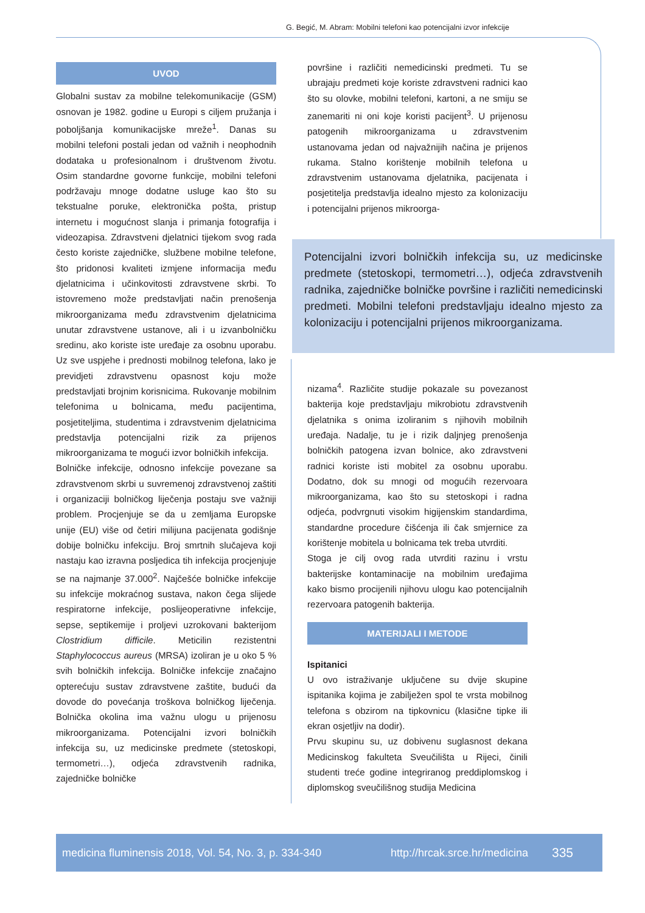G. Begić, M. Abram: Mobilni telefoni kao potencijalni izvor infekcije
UVOD
Globalni sustav za mobilne telekomunikacije (GSM) osnovan je 1982. godine u Europi s ciljem pružanja i poboljšanja komunikacijske mreže<sup>1</sup>. Danas su mobilni telefoni postali jedan od važnih i neophodnih dodataka u profesionalnom i društvenom životu. Osim standardne govorne funkcije, mobilni telefoni podržavaju mnoge dodatne usluge kao što su tekstualne poruke, elektronička pošta, pristup internetu i mogućnost slanja i primanja fotografija i videozapisa. Zdravstveni djelatnici tijekom svog rada često koriste zajedničke, službene mobilne telefone, što pridonosi kvaliteti izmjene informacija među djelatnicima i učinkovitosti zdravstvene skrbi. To istovremeno može predstavljati način prenošenja mikroorganizama među zdravstvenim djelatnicima unutar zdravstvene ustanove, ali i u izvanbolničku sredinu, ako koriste iste uređaje za osobnu uporabu. Uz sve uspjehe i prednosti mobilnog telefona, lako je previdjeti zdravstvenu opasnost koju može predstavljati brojnim korisnicima. Rukovanje mobilnim telefonima u bolnicama, među pacijentima, posjetiteljima, studentima i zdravstvenim djelatnicima predstavlja potencijalni rizik za prijenos mikroorganizama te mogući izvor bolničkih infekcija.
Bolničke infekcije, odnosno infekcije povezane sa zdravstvenom skrbi u suvremenoj zdravstvenoj zaštiti i organizaciji bolničkog liječenja postaju sve važniji problem. Procjenjuje se da u zemljama Europske unije (EU) više od četiri milijuna pacijenata godišnje dobije bolničku infekciju. Broj smrtnih slučajeva koji nastaju kao izravna posljedica tih infekcija procjenjuje se na najmanje 37.000<sup>2</sup>. Najčešće bolničke infekcije su infekcije mokraćnog sustava, nakon čega slijede respiratorne infekcije, poslijeoperativne infekcije, sepse, septikemije i proljevi uzrokovani bakterijom Clostridium difficile. Meticilin rezistentni Staphylococcus aureus (MRSA) izoliran je u oko 5 % svih bolničkih infekcija. Bolničke infekcije značajno opterećuju sustav zdravstvene zaštite, budući da dovode do povećanja troškova bolničkog liječenja. Bolnička okolina ima važnu ulogu u prijenosu mikroorganizama. Potencijalni izvori bolničkih infekcija su, uz medicinske predmete (stetoskopi, termometri…), odjeća zdravstvenih radnika, zajedničke bolničke
površine i različiti nemedicinski predmeti. Tu se ubrajaju predmeti koje koriste zdravstveni radnici kao što su olovke, mobilni telefoni, kartoni, a ne smiju se zanemariti ni oni koje koristi pacijent<sup>3</sup>. U prijenosu patogenih mikroorganizama u zdravstvenim ustanovama jedan od najvažnijih načina je prijenos rukama. Stalno korištenje mobilnih telefona u zdravstvenim ustanovama djelatnika, pacijenata i posjetitelja predstavlja idealno mjesto za kolonizaciju i potencijalni prijenos mikroorga-
Potencijalni izvori bolničkih infekcija su, uz medicinske predmete (stetoskopi, termometri…), odjeća zdravstvenih radnika, zajedničke bolničke površine i različiti nemedicinski predmeti. Mobilni telefoni predstavljaju idealno mjesto za kolonizaciju i potencijalni prijenos mikroorganizama.
nizama<sup>4</sup>. Različite studije pokazale su povezanost bakterija koje predstavljaju mikrobiotu zdravstvenih djelatnika s onima izoliranim s njihovih mobilnih uređaja. Nadalje, tu je i rizik daljnjeg prenošenja bolničkih patogena izvan bolnice, ako zdravstveni radnici koriste isti mobitel za osobnu uporabu. Dodatno, dok su mnogi od mogućih rezervoara mikroorganizama, kao što su stetoskopi i radna odjeća, podvrgnuti visokim higijenskim standardima, standardne procedure čišćenja ili čak smjernice za korištenje mobitela u bolnicama tek treba utvrditi.
Stoga je cilj ovog rada utvrditi razinu i vrstu bakterijske kontaminacije na mobilnim uređajima kako bismo procijenili njihovu ulogu kao potencijalnih rezervoara patogenih bakterija.
MATERIJALI I METODE
Ispitanici
U ovo istraživanje uključene su dvije skupine ispitanika kojima je zabilježen spol te vrsta mobilnog telefona s obzirom na tipkovnicu (klasične tipke ili ekran osjetljiv na dodir).
Prvu skupinu su, uz dobivenu suglasnost dekana Medicinskog fakulteta Sveučilišta u Rijeci, činili studenti treće godine integriranog preddiplomskog i diplomskog sveučilišnog studija Medicina
medicina fluminensis 2018, Vol. 54, No. 3, p. 334-340 http://hrcak.srce.hr/medicina 335